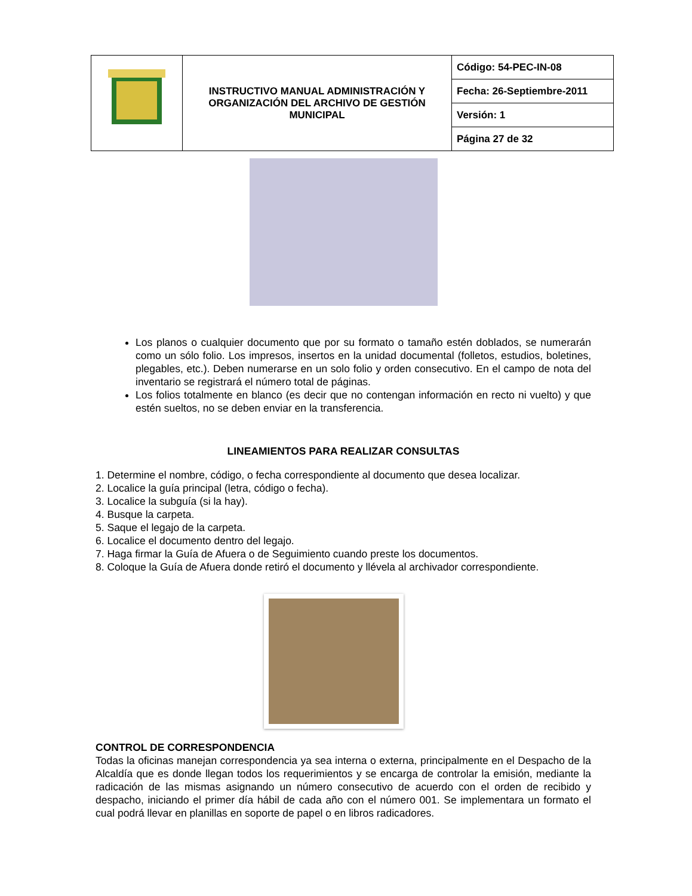| | INSTRUCTIVO MANUAL ADMINISTRACIÓN Y ORGANIZACIÓN DEL ARCHIVO DE GESTIÓN MUNICIPAL | Código: 54-PEC-IN-08 |
| | | Fecha: 26-Septiembre-2011 |
| | | Versión: 1 |
| | | Página 27 de 32 |
Los planos o cualquier documento que por su formato o tamaño estén doblados, se numerarán como un sólo folio. Los impresos, insertos en la unidad documental (folletos, estudios, boletines, plegables, etc.). Deben numerarse en un solo folio y orden consecutivo. En el campo de nota del inventario se registrará el número total de páginas.
Los folios totalmente en blanco (es decir que no contengan información en recto ni vuelto) y que estén sueltos, no se deben enviar en la transferencia.
LINEAMIENTOS PARA REALIZAR CONSULTAS
1. Determine el nombre, código, o fecha correspondiente al documento que desea localizar.
2. Localice la guía principal (letra, código o fecha).
3. Localice la subguía (si la hay).
4. Busque la carpeta.
5. Saque el legajo de la carpeta.
6. Localice el documento dentro del legajo.
7. Haga firmar la Guía de Afuera o de Seguimiento cuando preste los documentos.
8. Coloque la Guía de Afuera donde retiró el documento y llévela al archivador correspondiente.
CONTROL DE CORRESPONDENCIA
Todas la oficinas manejan correspondencia ya sea interna o externa, principalmente en el Despacho de la Alcaldía que es donde llegan todos los requerimientos y se encarga de controlar la emisión, mediante la radicación de las mismas asignando un número consecutivo de acuerdo con el orden de recibido y despacho, iniciando el primer día hábil de cada año con el número 001. Se implementara un formato el cual podrá llevar en planillas en soporte de papel o en libros radicadores.